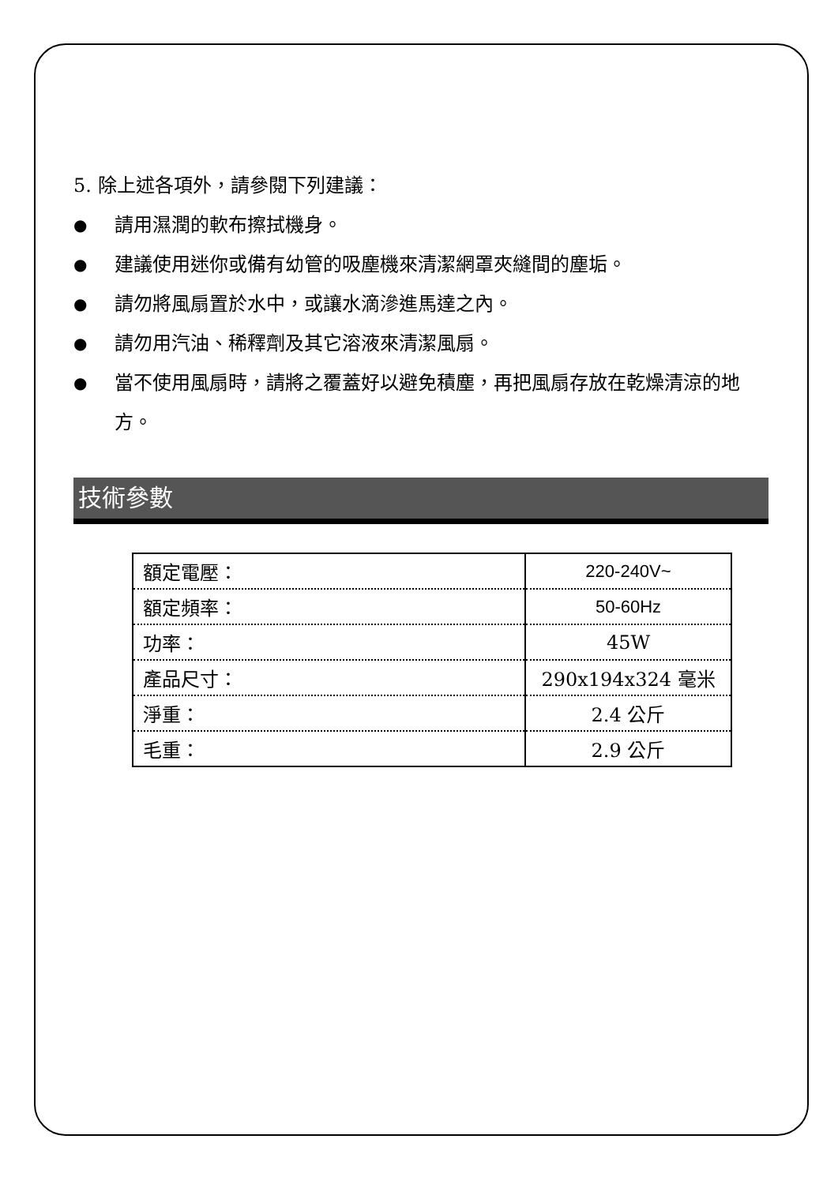5. 除上述各項外，請參閱下列建議：
● 請用濕潤的軟布擦拭機身。
● 建議使用迷你或備有幼管的吸塵機來清潔網罩夾縫間的塵垢。
● 請勿將風扇置於水中，或讓水滴滲進馬達之內。
● 請勿用汽油、稀釋劑及其它溶液來清潔風扇。
● 當不使用風扇時，請將之覆蓋好以避免積塵，再把風扇存放在乾燥清涼的地方。
技術參數
| 額定電壓： | 220-240V~ |
| 額定頻率： | 50-60Hz |
| 功率： | 45W |
| 產品尺寸： | 290x194x324 毫米 |
| 淨重： | 2.4 公斤 |
| 毛重： | 2.9 公斤 |